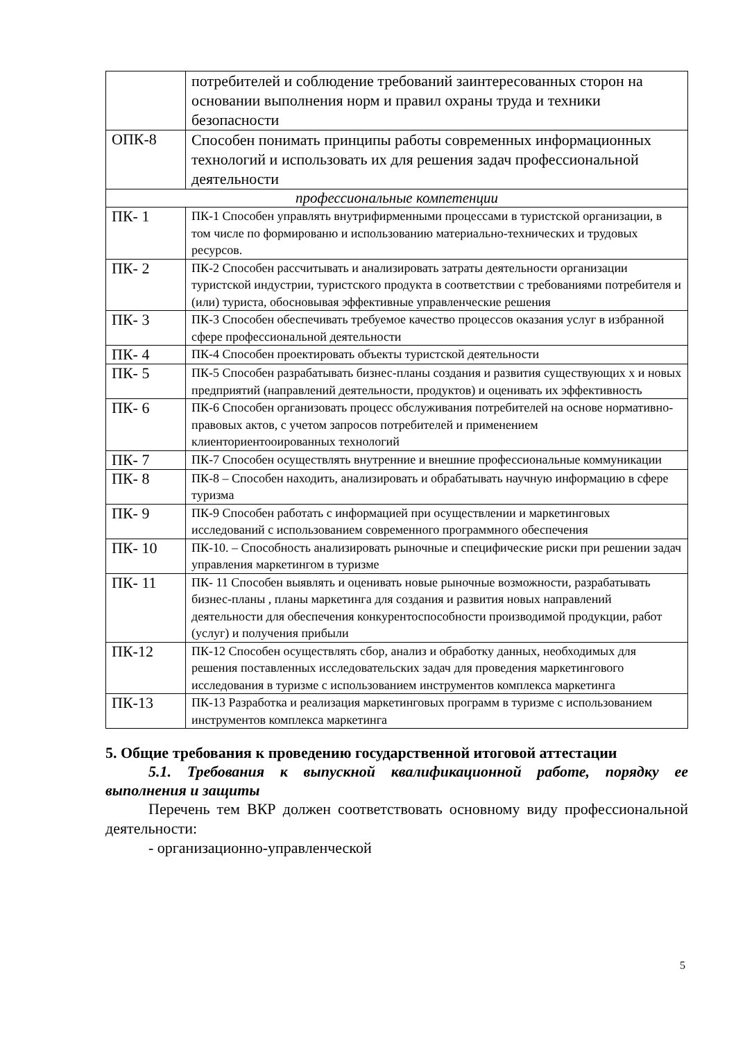| | потребителей и соблюдение требований заинтересованных сторон на основании выполнения норм и правил охраны труда и техники безопасности |
| ОПК-8 | Способен понимать принципы работы современных информационных технологий и использовать их для решения задач профессиональной деятельности |
| профессиональные компетенции | |
| ПК- 1 | ПК-1 Способен управлять внутрифирменными процессами в туристской организации, в том числе по формированю и использованию материально-технических и трудовых ресурсов. |
| ПК- 2 | ПК-2 Способен рассчитывать и анализировать затраты деятельности организации туристской индустрии, туристского продукта в соответствии с требованиями потребителя и (или) туриста, обосновывая эффективные управленческие решения |
| ПК- 3 | ПК-3 Способен обеспечивать требуемое качество процессов оказания услуг в избранной сфере профессиональной деятельности |
| ПК- 4 | ПК-4 Способен проектировать объекты туристской деятельности |
| ПК- 5 | ПК-5 Способен разрабатывать бизнес-планы создания и развития существующих х и новых предприятий (направлений деятельности, продуктов) и оценивать их эффективность |
| ПК- 6 | ПК-6 Способен организовать процесс обслуживания потребителей на основе нормативно-правовых актов, с учетом запросов потребителей и применением клиенториентооированных технологий |
| ПК- 7 | ПК-7 Способен осуществлять внутренние и внешние профессиональные коммуникации |
| ПК- 8 | ПК-8 – Способен находить, анализировать и обрабатывать научную информацию в сфере туризма |
| ПК- 9 | ПК-9 Способен работать с информацией при осуществлении и маркетинговых исследований с использованием современного программного обеспечения |
| ПК- 10 | ПК-10. – Способность анализировать рыночные и специфические риски при решении задач управления маркетингом в туризме |
| ПК- 11 | ПК- 11 Способен выявлять и оценивать новые рыночные возможности, разрабатывать бизнес-планы , планы маркетинга для создания и развития новых направлений деятельности для обеспечения конкурентоспособности производимой продукции, работ (услуг) и получения прибыли |
| ПК-12 | ПК-12 Способен осуществлять сбор, анализ и обработку данных, необходимых для решения поставленных исследовательских задач для проведения маркетингового исследования в туризме с использованием инструментов комплекса маркетинга |
| ПК-13 | ПК-13 Разработка и реализация маркетинговых программ в туризме с использованием инструментов комплекса маркетинга |
5. Общие требования к проведению государственной итоговой аттестации
5.1. Требования к выпускной квалификационной работе, порядку ее выполнения и защиты
Перечень тем ВКР должен соответствовать основному виду профессиональной деятельности:
- организационно-управленческой
5